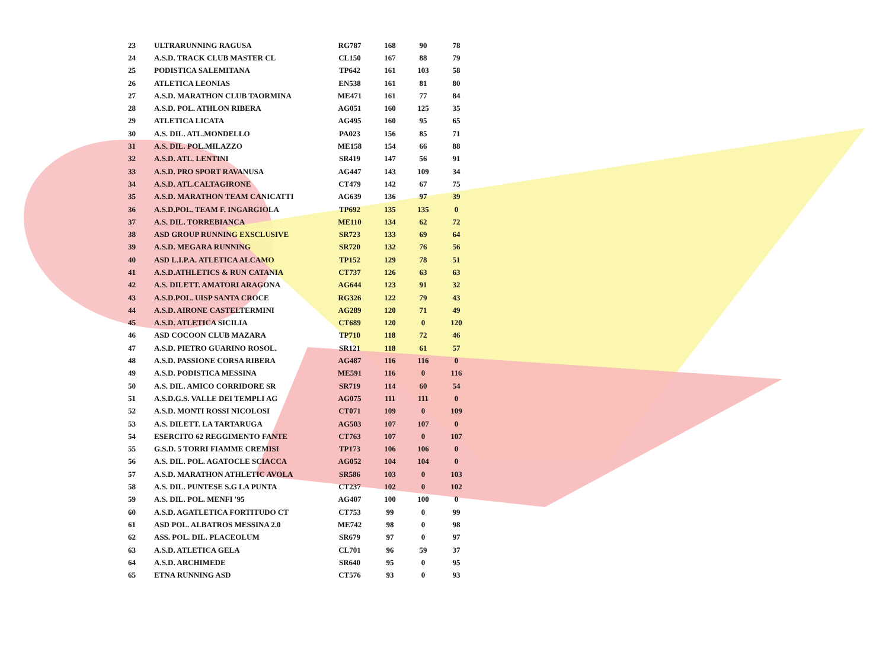| 23 | ULTRARUNNING RAGUSA | RG787 | 168 | 90 | 78 |
| 24 | A.S.D. TRACK CLUB MASTER CL | CL150 | 167 | 88 | 79 |
| 25 | PODISTICA SALEMITANA | TP642 | 161 | 103 | 58 |
| 26 | ATLETICA LEONIAS | EN538 | 161 | 81 | 80 |
| 27 | A.S.D. MARATHON CLUB TAORMINA | ME471 | 161 | 77 | 84 |
| 28 | A.S.D. POL. ATHLON RIBERA | AG051 | 160 | 125 | 35 |
| 29 | ATLETICA LICATA | AG495 | 160 | 95 | 65 |
| 30 | A.S. DIL. ATL.MONDELLO | PA023 | 156 | 85 | 71 |
| 31 | A.S. DIL. POL.MILAZZO | ME158 | 154 | 66 | 88 |
| 32 | A.S.D. ATL. LENTINI | SR419 | 147 | 56 | 91 |
| 33 | A.S.D. PRO SPORT RAVANUSA | AG447 | 143 | 109 | 34 |
| 34 | A.S.D. ATL.CALTAGIRONE | CT479 | 142 | 67 | 75 |
| 35 | A.S.D. MARATHON TEAM CANICATTI | AG639 | 136 | 97 | 39 |
| 36 | A.S.D.POL. TEAM F. INGARGIOLA | TP692 | 135 | 135 | 0 |
| 37 | A.S. DIL. TORREBIANCA | ME110 | 134 | 62 | 72 |
| 38 | ASD GROUP RUNNING EXSCLUSIVE | SR723 | 133 | 69 | 64 |
| 39 | A.S.D. MEGARA RUNNING | SR720 | 132 | 76 | 56 |
| 40 | ASD L.I.P.A. ATLETICA ALCAMO | TP152 | 129 | 78 | 51 |
| 41 | A.S.D.ATHLETICS & RUN CATANIA | CT737 | 126 | 63 | 63 |
| 42 | A.S. DILETT. AMATORI ARAGONA | AG644 | 123 | 91 | 32 |
| 43 | A.S.D.POL. UISP SANTA CROCE | RG326 | 122 | 79 | 43 |
| 44 | A.S.D. AIRONE CASTELTERMINI | AG289 | 120 | 71 | 49 |
| 45 | A.S.D. ATLETICA SICILIA | CT689 | 120 | 0 | 120 |
| 46 | ASD COCOON CLUB MAZARA | TP710 | 118 | 72 | 46 |
| 47 | A.S.D. PIETRO GUARINO ROSOL. | SR121 | 118 | 61 | 57 |
| 48 | A.S.D. PASSIONE CORSA RIBERA | AG487 | 116 | 116 | 0 |
| 49 | A.S.D. PODISTICA MESSINA | ME591 | 116 | 0 | 116 |
| 50 | A.S. DIL. AMICO CORRIDORE SR | SR719 | 114 | 60 | 54 |
| 51 | A.S.D.G.S. VALLE DEI TEMPLI AG | AG075 | 111 | 111 | 0 |
| 52 | A.S.D. MONTI ROSSI NICOLOSI | CT071 | 109 | 0 | 109 |
| 53 | A.S. DILETT. LA TARTARUGA | AG503 | 107 | 107 | 0 |
| 54 | ESERCITO 62 REGGIMENTO FANTE | CT763 | 107 | 0 | 107 |
| 55 | G.S.D. 5 TORRI FIAMME CREMISI | TP173 | 106 | 106 | 0 |
| 56 | A.S. DIL. POL. AGATOCLE SCIACCA | AG052 | 104 | 104 | 0 |
| 57 | A.S.D. MARATHON ATHLETIC AVOLA | SR586 | 103 | 0 | 103 |
| 58 | A.S. DIL. PUNTESE S.G LA PUNTA | CT237 | 102 | 0 | 102 |
| 59 | A.S. DIL. POL. MENFI '95 | AG407 | 100 | 100 | 0 |
| 60 | A.S.D. AGATLETICA FORTITUDO CT | CT753 | 99 | 0 | 99 |
| 61 | ASD POL. ALBATROS MESSINA 2.0 | ME742 | 98 | 0 | 98 |
| 62 | ASS. POL. DIL. PLACEOLUM | SR679 | 97 | 0 | 97 |
| 63 | A.S.D. ATLETICA GELA | CL701 | 96 | 59 | 37 |
| 64 | A.S.D. ARCHIMEDE | SR640 | 95 | 0 | 95 |
| 65 | ETNA RUNNING ASD | CT576 | 93 | 0 | 93 |